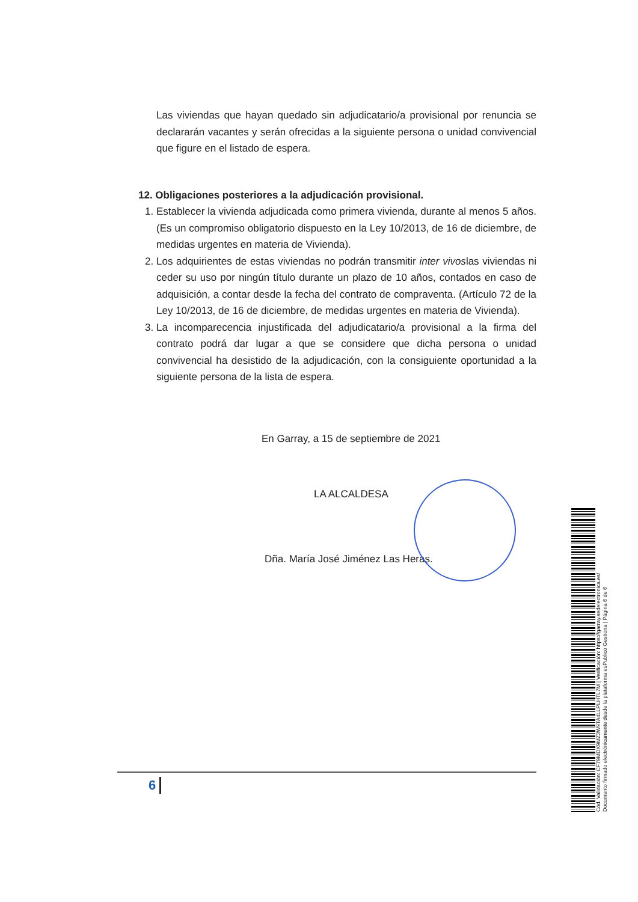Las viviendas que hayan quedado sin adjudicatario/a provisional por renuncia se declararán vacantes y serán ofrecidas a la siguiente persona o unidad convivencial que figure en el listado de espera.
12. Obligaciones posteriores a la adjudicación provisional.
1. Establecer la vivienda adjudicada como primera vivienda, durante al menos 5 años. (Es un compromiso obligatorio dispuesto en la Ley 10/2013, de 16 de diciembre, de medidas urgentes en materia de Vivienda).
2. Los adquirientes de estas viviendas no podrán transmitir inter vivoslas viviendas ni ceder su uso por ningún título durante un plazo de 10 años, contados en caso de adquisición, a contar desde la fecha del contrato de compraventa. (Artículo 72 de la Ley 10/2013, de 16 de diciembre, de medidas urgentes en materia de Vivienda).
3. La incomparecencia injustificada del adjudicatario/a provisional a la firma del contrato podrá dar lugar a que se considere que dicha persona o unidad convivencial ha desistido de la adjudicación, con la consiguiente oportunidad a la siguiente persona de la lista de espera.
En Garray, a 15 de septiembre de 2021
LA ALCALDESA
Dña. María José Jiménez Las Heras.
6
Cód. Validación: CF79MDX9MZ3W9TA4LLPLHTL7M | Verificación: https://garray.sedelectronica.es/
Documento firmado electrónicamente desde la plataforma esPublico Gestiona | Página 6 de 6